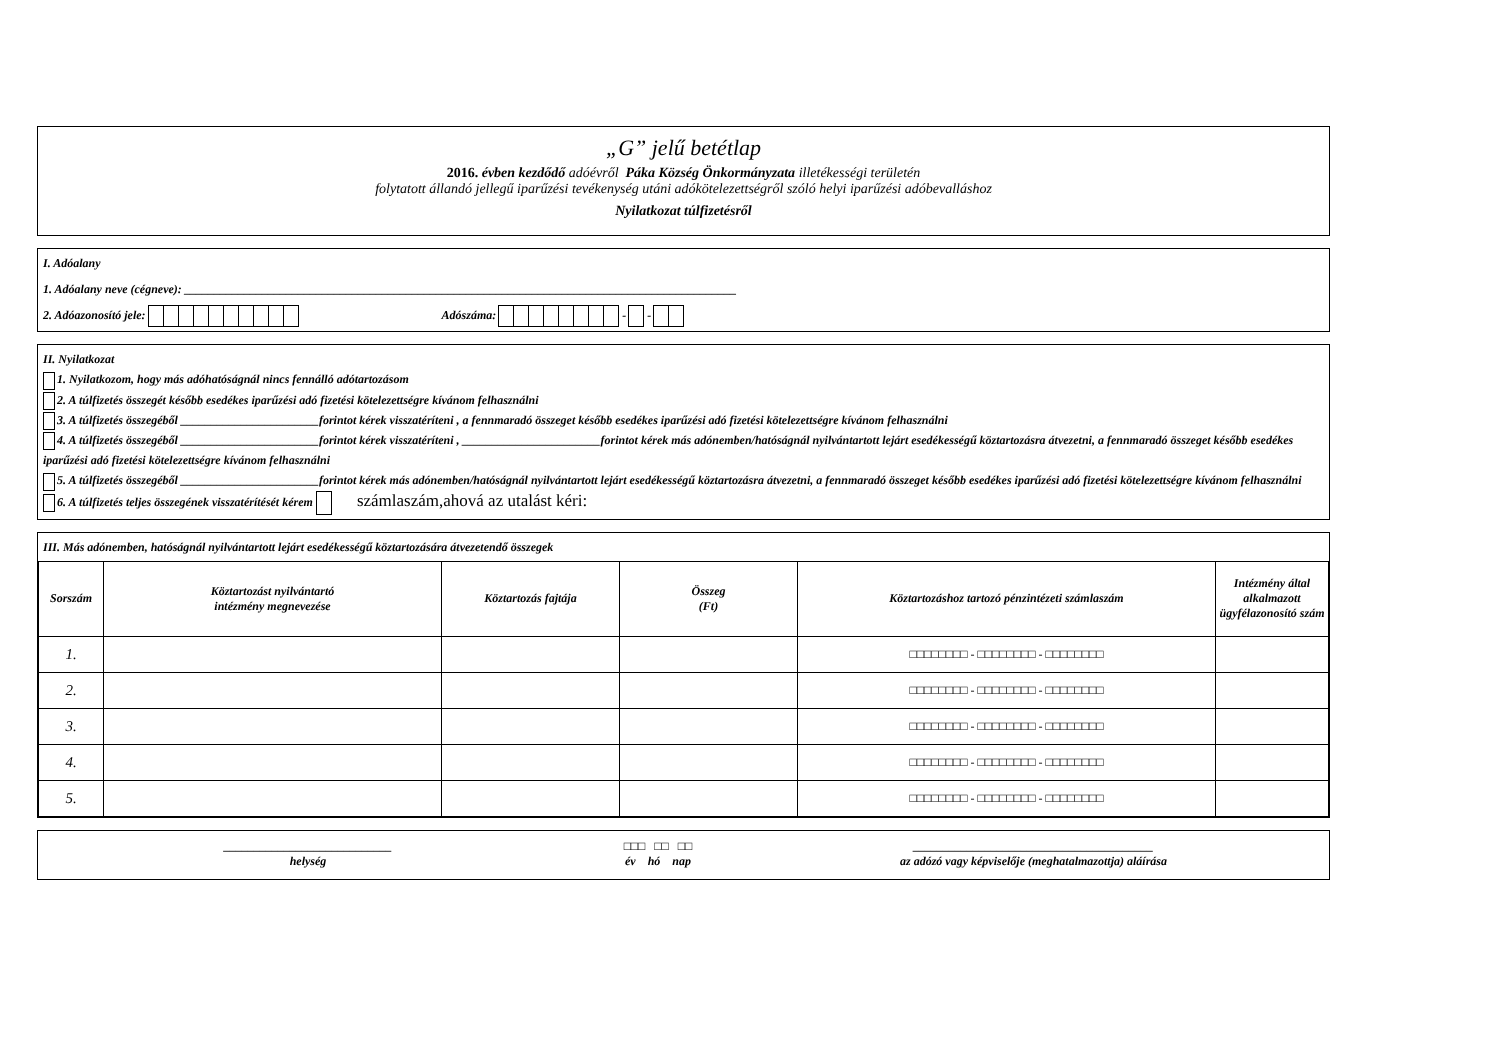„G” jelű betétlap
2016. évben kezdődő adóévről Páka Község Önkormányzata illetékességi területén
folytatott állandó jellegű iparűzési tevékenység utáni adókötelezettségről szóló helyi iparűzési adóbevalláshoz
Nyilatkozat túlfizetésről
I. Adóalany
1. Adóalany neve (cégneve): ____________________________________________________________________________________________
2. Adóazonosító jele: Adószáma: - -
II. Nyilatkozat
1. Nyilatkozom, hogy más adóhatóságnál nincs fennálló adótartozásom
2. A túlfizetés összegét később esedékes iparűzési adó fizetési kötelezettségre kívánom felhasználni
3. A túlfizetés összegéből _______________________forintot kérek visszatéríteni , a fennmaradó összeget később esedékes iparűzési adó fizetési kötelezettségre kívánom felhasználni
4. A túlfizetés összegéből _______________________forintot kérek visszatéríteni , _______________________forintot kérek más adónemben/hatóságnál nyilvántartott lejárt esedékességű köztartozásra átvezetni, a fennmaradó összeget később esedékes iparűzési adó fizetési kötelezettségre kívánom felhasználni
5. A túlfizetés összegéből _______________________forintot kérek más adónemben/hatóságnál nyilvántartott lejárt esedékességű köztartozásra átvezetni, a fennmaradó összeget később esedékes iparűzési adó fizetési kötelezettségre kívánom felhasználni
6. A túlfizetés teljes összegének visszatérítését kérem számlaszám,ahová az utalást kéri:
III. Más adónemben, hatóságnál nyilvántartott lejárt esedékességű köztartozására átvezetendő összegek
| Sorszám | Köztartozást nyilvántartó intézmény megnevezése | Köztartozás fajtája | Összeg (Ft) | Köztartozáshoz tartozó pénzintézeti számlaszám | Intézmény által alkalmazott ügyfélazonosító szám |
| --- | --- | --- | --- | --- | --- |
| 1. | | | | □□□□□□□□ - □□□□□□□□ - □□□□□□□□ | |
| 2. | | | | □□□□□□□□ - □□□□□□□□ - □□□□□□□□ | |
| 3. | | | | □□□□□□□□ - □□□□□□□□ - □□□□□□□□ | |
| 4. | | | | □□□□□□□□ - □□□□□□□□ - □□□□□□□□ | |
| 5. | | | | □□□□□□□□ - □□□□□□□□ - □□□□□□□□ | |
____________________________
helység
□□□ □□ □□
év hó nap
________________________________________
az adózó vagy képviselője (meghatalmazottja) aláírása